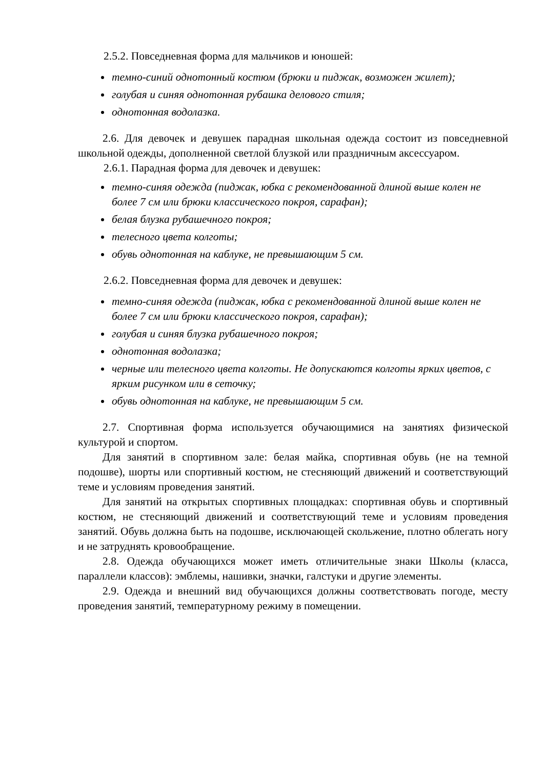2.5.2. Повседневная форма для мальчиков и юношей:
темно-синий однотонный костюм (брюки и пиджак, возможен жилет);
голубая и синяя однотонная рубашка делового стиля;
однотонная водолазка.
2.6. Для девочек и девушек парадная школьная одежда состоит из повседневной школьной одежды, дополненной светлой блузкой или праздничным аксессуаром.
2.6.1. Парадная форма для девочек и девушек:
темно-синяя одежда (пиджак, юбка с рекомендованной длиной выше колен не более 7 см или брюки классического покроя, сарафан);
белая блузка рубашечного покроя;
телесного цвета колготы;
обувь однотонная на каблуке, не превышающим 5 см.
2.6.2. Повседневная форма для девочек и девушек:
темно-синяя одежда (пиджак, юбка с рекомендованной длиной выше колен не более 7 см или брюки классического покроя, сарафан);
голубая и синяя блузка рубашечного покроя;
однотонная водолазка;
черные или телесного цвета колготы. Не допускаются колготы ярких цветов, с ярким рисунком или в сеточку;
обувь однотонная на каблуке, не превышающим 5 см.
2.7. Спортивная форма используется обучающимися на занятиях физической культурой и спортом.
Для занятий в спортивном зале: белая майка, спортивная обувь (не на темной подошве), шорты или спортивный костюм, не стесняющий движений и соответствующий теме и условиям проведения занятий.
Для занятий на открытых спортивных площадках: спортивная обувь и спортивный костюм, не стесняющий движений и соответствующий теме и условиям проведения занятий. Обувь должна быть на подошве, исключающей скольжение, плотно облегать ногу и не затруднять кровообращение.
2.8. Одежда обучающихся может иметь отличительные знаки Школы (класса, параллели классов): эмблемы, нашивки, значки, галстуки и другие элементы.
2.9. Одежда и внешний вид обучающихся должны соответствовать погоде, месту проведения занятий, температурному режиму в помещении.